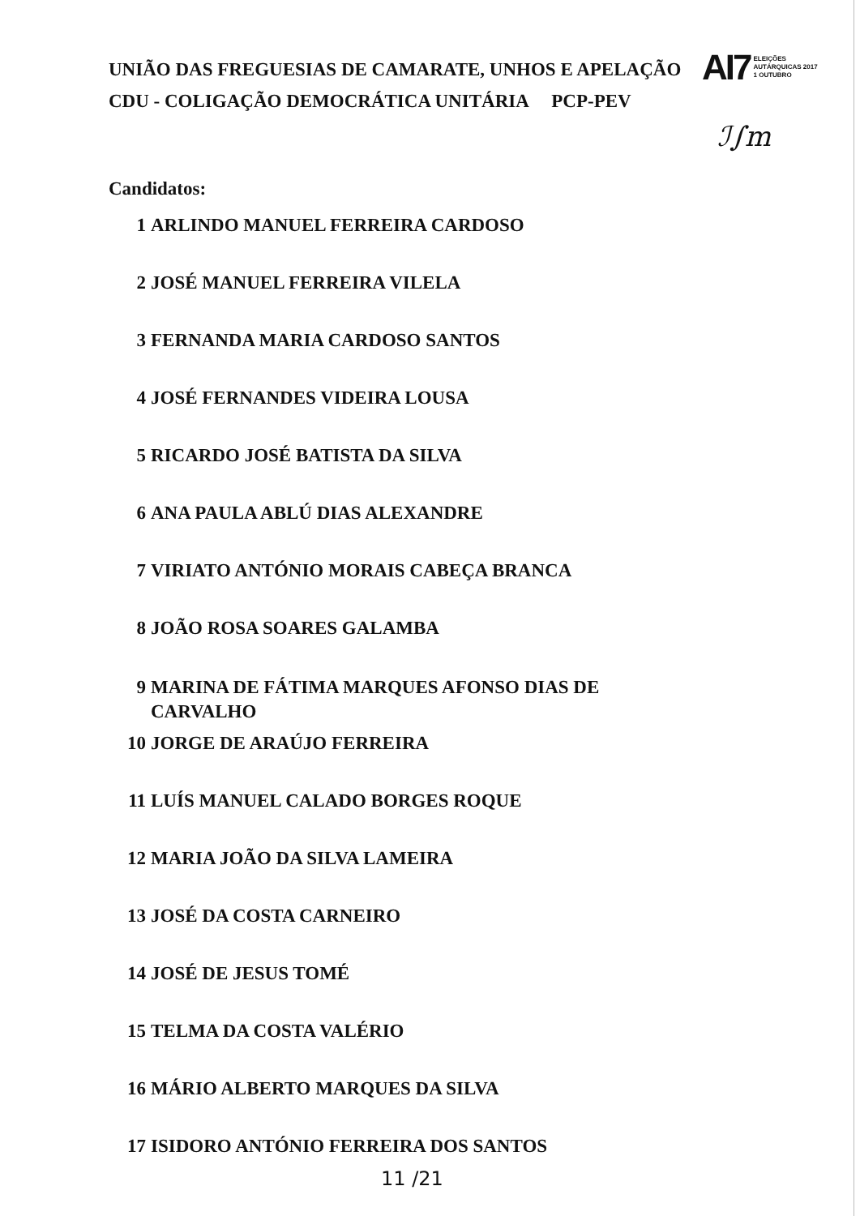UNIÃO DAS FREGUESIAS DE CAMARATE, UNHOS E APELAÇÃO
CDU - COLIGAÇÃO DEMOCRÁTICA UNITÁRIA PCP-PEV
AI7 ELEIÇÕES
AUTÁRQUICAS 2017
1 OUTUBRO
ℐ∫m
Candidatos:
1 ARLINDO MANUEL FERREIRA CARDOSO
2 JOSÉ MANUEL FERREIRA VILELA
3 FERNANDA MARIA CARDOSO SANTOS
4 JOSÉ FERNANDES VIDEIRA LOUSA
5 RICARDO JOSÉ BATISTA DA SILVA
6 ANA PAULA ABLÚ DIAS ALEXANDRE
7 VIRIATO ANTÓNIO MORAIS CABEÇA BRANCA
8 JOÃO ROSA SOARES GALAMBA
9 MARINA DE FÁTIMA MARQUES AFONSO DIAS DE
CARVALHO
10 JORGE DE ARAÚJO FERREIRA
11 LUÍS MANUEL CALADO BORGES ROQUE
12 MARIA JOÃO DA SILVA LAMEIRA
13 JOSÉ DA COSTA CARNEIRO
14 JOSÉ DE JESUS TOMÉ
15 TELMA DA COSTA VALÉRIO
16 MÁRIO ALBERTO MARQUES DA SILVA
17 ISIDORO ANTÓNIO FERREIRA DOS SANTOS
11 /21